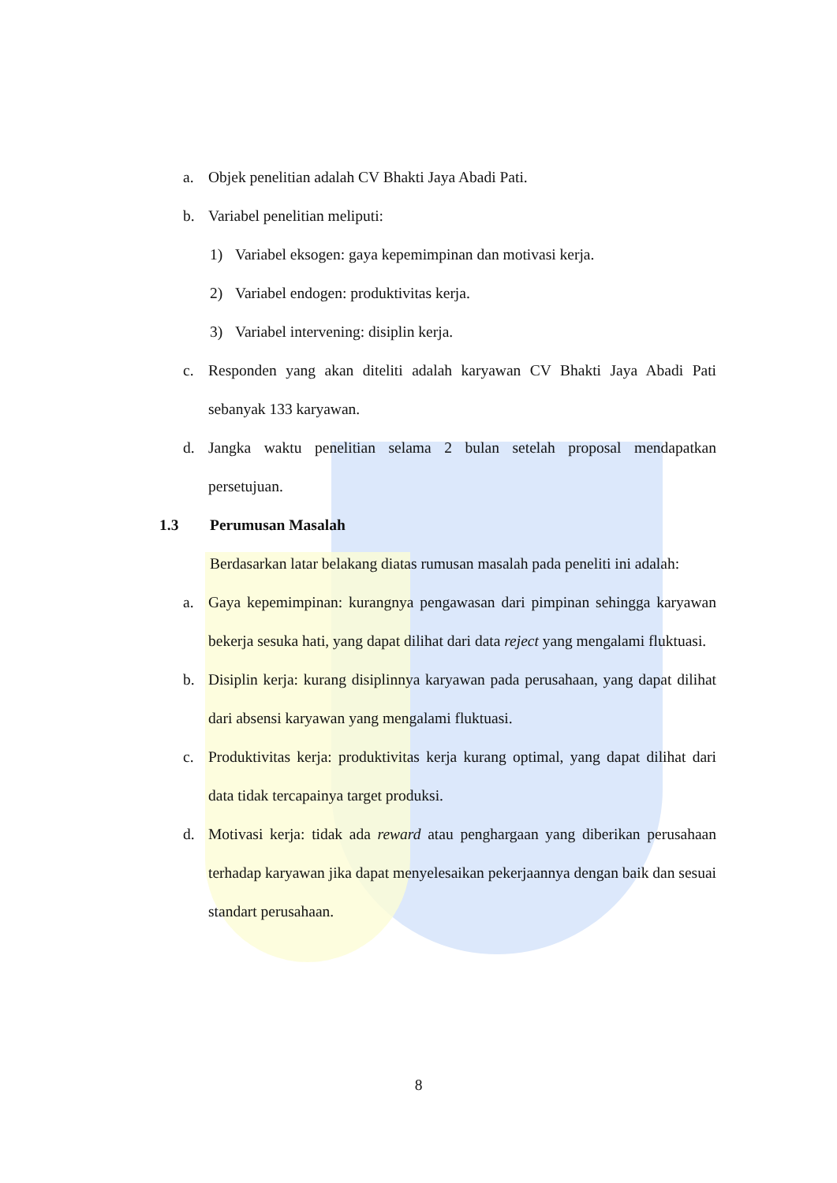a. Objek penelitian adalah CV Bhakti Jaya Abadi Pati.
b. Variabel penelitian meliputi:
1) Variabel eksogen: gaya kepemimpinan dan motivasi kerja.
2) Variabel endogen: produktivitas kerja.
3) Variabel intervening: disiplin kerja.
c. Responden yang akan diteliti adalah karyawan CV Bhakti Jaya Abadi Pati sebanyak 133 karyawan.
d. Jangka waktu penelitian selama 2 bulan setelah proposal mendapatkan persetujuan.
1.3 Perumusan Masalah
Berdasarkan latar belakang diatas rumusan masalah pada peneliti ini adalah:
a. Gaya kepemimpinan: kurangnya pengawasan dari pimpinan sehingga karyawan bekerja sesuka hati, yang dapat dilihat dari data reject yang mengalami fluktuasi.
b. Disiplin kerja: kurang disiplinnya karyawan pada perusahaan, yang dapat dilihat dari absensi karyawan yang mengalami fluktuasi.
c. Produktivitas kerja: produktivitas kerja kurang optimal, yang dapat dilihat dari data tidak tercapainya target produksi.
d. Motivasi kerja: tidak ada reward atau penghargaan yang diberikan perusahaan terhadap karyawan jika dapat menyelesaikan pekerjaannya dengan baik dan sesuai standart perusahaan.
8